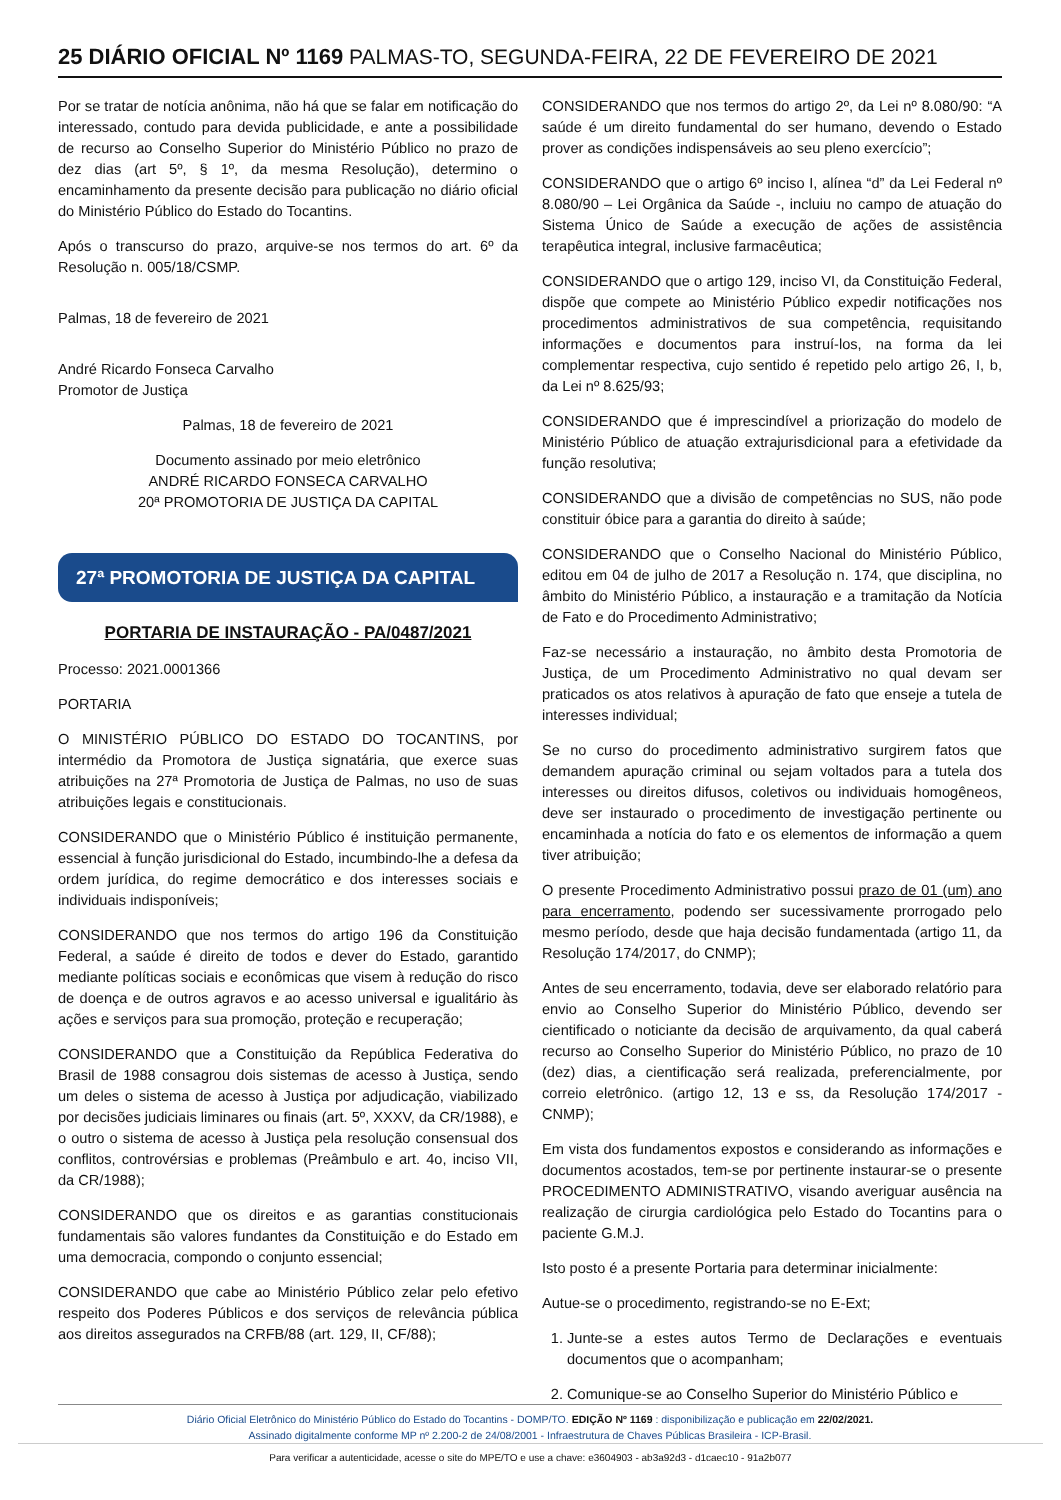25 DIÁRIO OFICIAL Nº 1169 PALMAS-TO, SEGUNDA-FEIRA, 22 DE FEVEREIRO DE 2021
Por se tratar de notícia anônima, não há que se falar em notificação do interessado, contudo para devida publicidade, e ante a possibilidade de recurso ao Conselho Superior do Ministério Público no prazo de dez dias (art 5º, § 1º, da mesma Resolução), determino o encaminhamento da presente decisão para publicação no diário oficial do Ministério Público do Estado do Tocantins.
Após o transcurso do prazo, arquive-se nos termos do art. 6º da Resolução n. 005/18/CSMP.
Palmas, 18 de fevereiro de 2021
André Ricardo Fonseca Carvalho
Promotor de Justiça
Palmas, 18 de fevereiro de 2021
Documento assinado por meio eletrônico
ANDRÉ RICARDO FONSECA CARVALHO
20ª PROMOTORIA DE JUSTIÇA DA CAPITAL
27ª PROMOTORIA DE JUSTIÇA DA CAPITAL
PORTARIA DE INSTAURAÇÃO - PA/0487/2021
Processo: 2021.0001366
PORTARIA
O MINISTÉRIO PÚBLICO DO ESTADO DO TOCANTINS, por intermédio da Promotora de Justiça signatária, que exerce suas atribuições na 27ª Promotoria de Justiça de Palmas, no uso de suas atribuições legais e constitucionais.
CONSIDERANDO que o Ministério Público é instituição permanente, essencial à função jurisdicional do Estado, incumbindo-lhe a defesa da ordem jurídica, do regime democrático e dos interesses sociais e individuais indisponíveis;
CONSIDERANDO que nos termos do artigo 196 da Constituição Federal, a saúde é direito de todos e dever do Estado, garantido mediante políticas sociais e econômicas que visem à redução do risco de doença e de outros agravos e ao acesso universal e igualitário às ações e serviços para sua promoção, proteção e recuperação;
CONSIDERANDO que a Constituição da República Federativa do Brasil de 1988 consagrou dois sistemas de acesso à Justiça, sendo um deles o sistema de acesso à Justiça por adjudicação, viabilizado por decisões judiciais liminares ou finais (art. 5º, XXXV, da CR/1988), e o outro o sistema de acesso à Justiça pela resolução consensual dos conflitos, controvérsias e problemas (Preâmbulo e art. 4o, inciso VII, da CR/1988);
CONSIDERANDO que os direitos e as garantias constitucionais fundamentais são valores fundantes da Constituição e do Estado em uma democracia, compondo o conjunto essencial;
CONSIDERANDO que cabe ao Ministério Público zelar pelo efetivo respeito dos Poderes Públicos e dos serviços de relevância pública aos direitos assegurados na CRFB/88 (art. 129, II, CF/88);
CONSIDERANDO que nos termos do artigo 2º, da Lei nº 8.080/90: “A saúde é um direito fundamental do ser humano, devendo o Estado prover as condições indispensáveis ao seu pleno exercício”;
CONSIDERANDO que o artigo 6º inciso I, alínea “d” da Lei Federal nº 8.080/90 – Lei Orgânica da Saúde -, incluiu no campo de atuação do Sistema Único de Saúde a execução de ações de assistência terapêutica integral, inclusive farmacêutica;
CONSIDERANDO que o artigo 129, inciso VI, da Constituição Federal, dispõe que compete ao Ministério Público expedir notificações nos procedimentos administrativos de sua competência, requisitando informações e documentos para instruí-los, na forma da lei complementar respectiva, cujo sentido é repetido pelo artigo 26, I, b, da Lei nº 8.625/93;
CONSIDERANDO que é imprescindível a priorização do modelo de Ministério Público de atuação extrajurisdicional para a efetividade da função resolutiva;
CONSIDERANDO que a divisão de competências no SUS, não pode constituir óbice para a garantia do direito à saúde;
CONSIDERANDO que o Conselho Nacional do Ministério Público, editou em 04 de julho de 2017 a Resolução n. 174, que disciplina, no âmbito do Ministério Público, a instauração e a tramitação da Notícia de Fato e do Procedimento Administrativo;
Faz-se necessário a instauração, no âmbito desta Promotoria de Justiça, de um Procedimento Administrativo no qual devam ser praticados os atos relativos à apuração de fato que enseje a tutela de interesses individual;
Se no curso do procedimento administrativo surgirem fatos que demandem apuração criminal ou sejam voltados para a tutela dos interesses ou direitos difusos, coletivos ou individuais homogêneos, deve ser instaurado o procedimento de investigação pertinente ou encaminhada a notícia do fato e os elementos de informação a quem tiver atribuição;
O presente Procedimento Administrativo possui prazo de 01 (um) ano para encerramento, podendo ser sucessivamente prorrogado pelo mesmo período, desde que haja decisão fundamentada (artigo 11, da Resolução 174/2017, do CNMP);
Antes de seu encerramento, todavia, deve ser elaborado relatório para envio ao Conselho Superior do Ministério Público, devendo ser cientificado o noticiante da decisão de arquivamento, da qual caberá recurso ao Conselho Superior do Ministério Público, no prazo de 10 (dez) dias, a cientificação será realizada, preferencialmente, por correio eletrônico. (artigo 12, 13 e ss, da Resolução 174/2017 - CNMP);
Em vista dos fundamentos expostos e considerando as informações e documentos acostados, tem-se por pertinente instaurar-se o presente PROCEDIMENTO ADMINISTRATIVO, visando averiguar ausência na realização de cirurgia cardiológica pelo Estado do Tocantins para o paciente G.M.J.
Isto posto é a presente Portaria para determinar inicialmente:
Autue-se o procedimento, registrando-se no E-Ext;
1. Junte-se a estes autos Termo de Declarações e eventuais documentos que o acompanham;
2. Comunique-se ao Conselho Superior do Ministério Público e
Diário Oficial Eletrônico do Ministério Público do Estado do Tocantins - DOMP/TO. EDIÇÃO Nº 1169 : disponibilização e publicação em 22/02/2021.
Assinado digitalmente conforme MP nº 2.200-2 de 24/08/2001 - Infraestrutura de Chaves Públicas Brasileira - ICP-Brasil.
Para verificar a autenticidade, acesse o site do MPE/TO e use a chave: e3604903 - ab3a92d3 - d1caec10 - 91a2b077